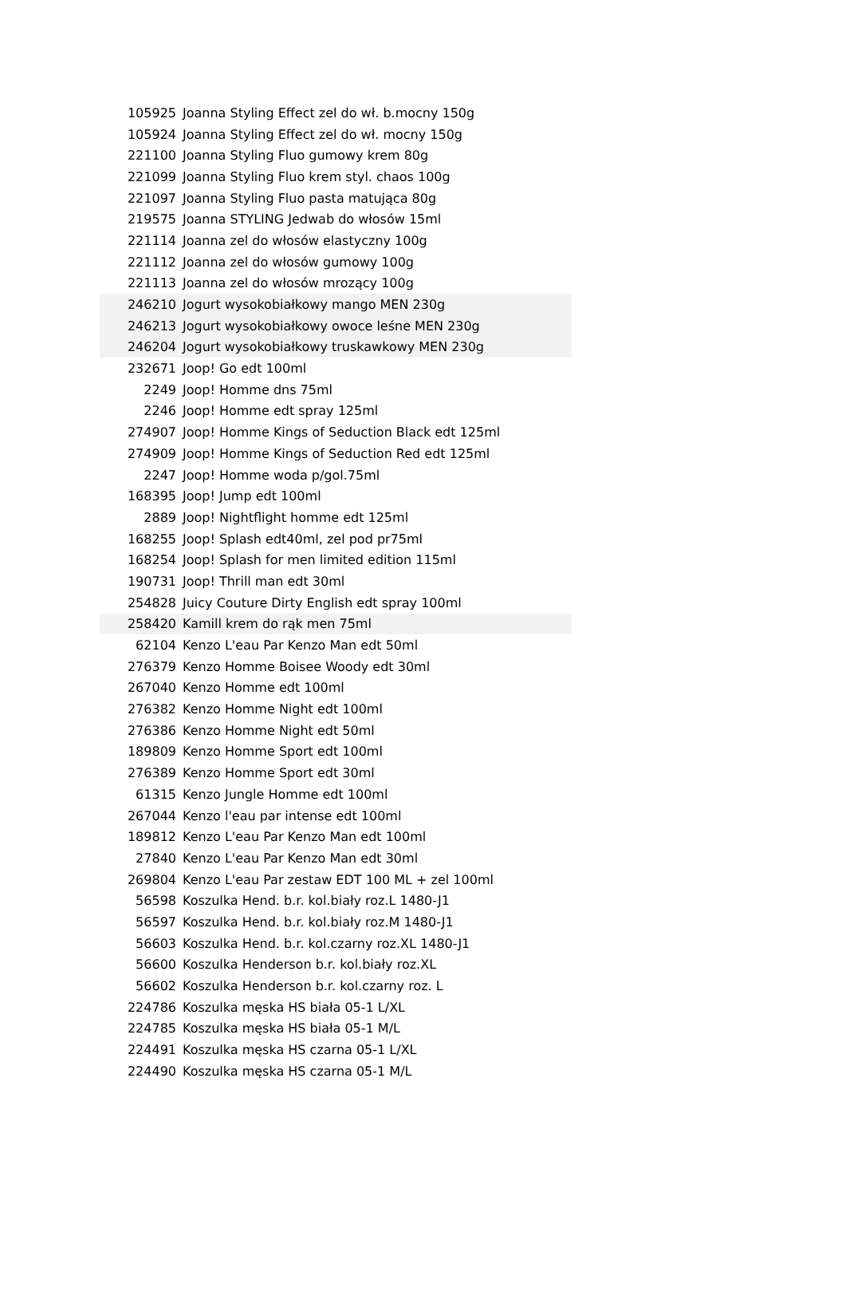| 105925 | Joanna Styling Effect zel do wł. b.mocny 150g |
| 105924 | Joanna Styling Effect zel do wł. mocny 150g |
| 221100 | Joanna Styling Fluo gumowy krem 80g |
| 221099 | Joanna Styling Fluo krem styl. chaos 100g |
| 221097 | Joanna Styling Fluo pasta matująca 80g |
| 219575 | Joanna STYLING Jedwab do włosów 15ml |
| 221114 | Joanna zel do włosów elastyczny 100g |
| 221112 | Joanna zel do włosów gumowy 100g |
| 221113 | Joanna zel do włosów mrozący 100g |
| 246210 | Jogurt wysokobiałkowy mango MEN 230g |
| 246213 | Jogurt wysokobiałkowy owoce leśne MEN 230g |
| 246204 | Jogurt wysokobiałkowy truskawkowy MEN 230g |
| 232671 | Joop! Go edt 100ml |
| 2249 | Joop! Homme dns 75ml |
| 2246 | Joop! Homme edt spray 125ml |
| 274907 | Joop! Homme Kings of Seduction Black edt 125ml |
| 274909 | Joop! Homme Kings of Seduction Red edt 125ml |
| 2247 | Joop! Homme woda p/gol.75ml |
| 168395 | Joop! Jump edt 100ml |
| 2889 | Joop! Nightflight homme edt 125ml |
| 168255 | Joop! Splash edt40ml, zel pod pr75ml |
| 168254 | Joop! Splash for men limited edition 115ml |
| 190731 | Joop! Thrill man edt 30ml |
| 254828 | Juicy Couture Dirty English edt spray 100ml |
| 258420 | Kamill krem do rąk men 75ml |
| 62104 | Kenzo L'eau Par Kenzo Man edt 50ml |
| 276379 | Kenzo Homme Boisee Woody edt 30ml |
| 267040 | Kenzo Homme edt 100ml |
| 276382 | Kenzo Homme Night edt 100ml |
| 276386 | Kenzo Homme Night edt 50ml |
| 189809 | Kenzo Homme Sport edt 100ml |
| 276389 | Kenzo Homme Sport edt 30ml |
| 61315 | Kenzo Jungle Homme edt 100ml |
| 267044 | Kenzo l'eau par intense edt 100ml |
| 189812 | Kenzo L'eau Par Kenzo Man edt 100ml |
| 27840 | Kenzo L'eau Par Kenzo Man edt 30ml |
| 269804 | Kenzo L'eau Par zestaw EDT 100 ML + zel 100ml |
| 56598 | Koszulka Hend. b.r. kol.biały roz.L 1480-J1 |
| 56597 | Koszulka Hend. b.r. kol.biały roz.M 1480-J1 |
| 56603 | Koszulka Hend. b.r. kol.czarny roz.XL 1480-J1 |
| 56600 | Koszulka Henderson b.r. kol.biały roz.XL |
| 56602 | Koszulka Henderson b.r. kol.czarny roz. L |
| 224786 | Koszulka męska HS biała 05-1 L/XL |
| 224785 | Koszulka męska HS biała 05-1 M/L |
| 224491 | Koszulka męska HS czarna 05-1 L/XL |
| 224490 | Koszulka męska HS czarna 05-1 M/L |